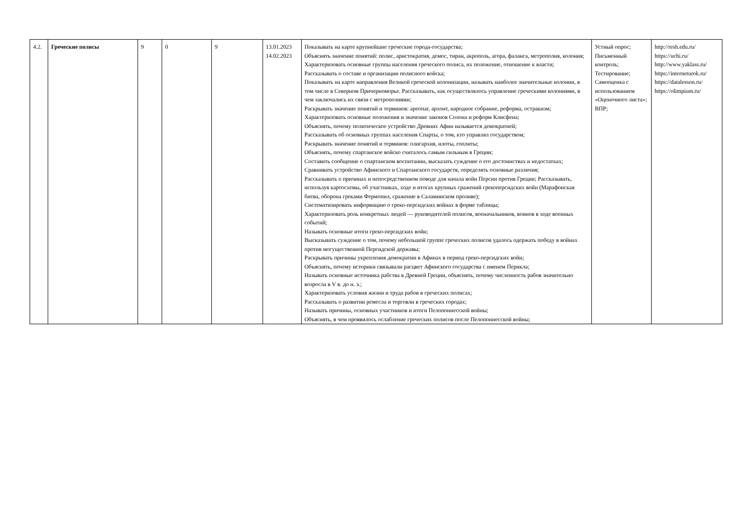| 4.2. | Греческие полисы | 9 | 0 | 9 | 13.01.2023 14.02.2023 | Показывать на карте крупнейшие греческие города-государства; Объяснять значение понятий: полис, аристократия, демос, тиран, акрополь, агора, фаланга, метрополия, колония; Характеризовать основные группы населения греческого полиса, их положение, отношение к власти; Рассказывать о составе и организации полисного войска; Показывать на карте направления Великой греческой колонизации, называть наиболее значительные колонии, в том числе в Северном Причерноморье. Рассказывать, как осуществлялось управление греческими колониями, в чем заключались их связи с метрополиями; Раскрывать значение понятий и терминов: ареопаг, архонт, народное собрание, реформа, остракизм; Характеризовать основные положения и значение законов Солона и реформ Клисфена; Объяснять, почему политическое устройство Древних Афин называется демократией; Рассказывать об основных группах населения Спарты, о том, кто управлял государством; Раскрывать значение понятий и терминов: олигархия, илоты, гоплиты; Объяснять, почему спартанское войско считалось самым сильным в Греции; Составить сообщение о спартанском воспитании, высказать суждение о его достоинствах и недостатках; Сравнивать устройство Афинского и Спартанского государств, определять основные различия; Рассказывать о причинах и непосредственном поводе для начала войн Персии против Греции; Рассказывать, используя картосхемы, об участниках, ходе и итогах крупных сражений грекоперсидских войн (Марафонская битва, оборона греками Фермопил, сражение в Саламинском проливе); Систематизировать информацию о греко-персидских войнах в форме таблицы; Характеризовать роль конкретных людей — руководителей полисов, военачальников, воинов в ходе военных событий; Называть основные итоги греко-персидских войн; Высказывать суждение о том, почему небольшой группе греческих полисов удалось одержать победу в войнах против могущественной Персидской державы; Раскрывать причины укрепления демократии в Афинах в период греко-персидских войн; Объяснять, почему историки связывали расцвет Афинского государства с именем Перикла; Называть основные источника рабства в Древней Греции, объяснять, почему численность рабов значительно возросла в V в. до н. э.; Характеризовать условия жизни и труда рабов в греческих полисах; Рассказывать о развитии ремесла и торговли в греческих городах; Называть причины, основных участников и итоги Пелопоннесской войны; Объяснять, в чем проявилось ослабление греческих полисов после Пелопоннесской войны; | Устный опрос; Письменный контроль; Тестирование; Самооценка с использованием «Оценочного листа»; ВПР; | http://resh.edu.ru/ https://uchi.ru/ http://www.yaklass.ru/ https://interneturok.ru/ https://datalesson.ru/ https://olimpium.ru/ |